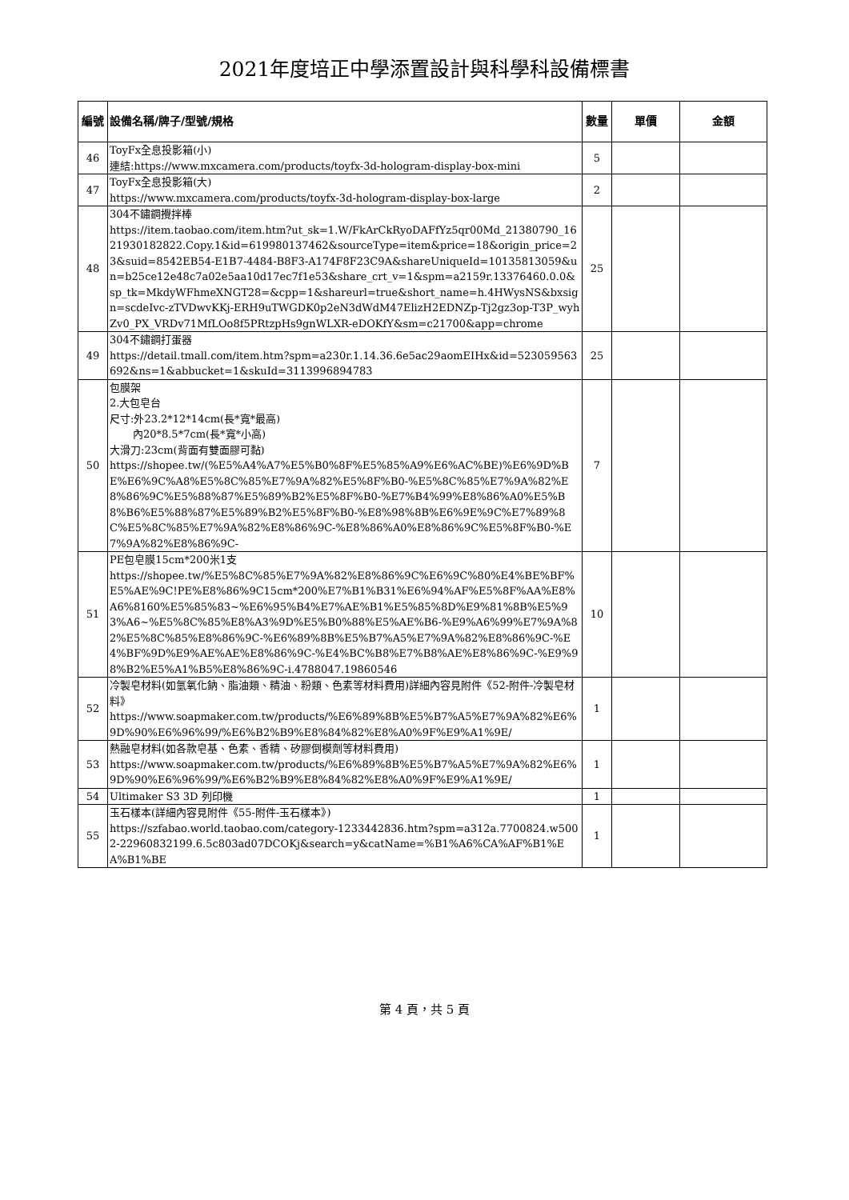2021年度培正中學添置設計與科學科設備標書
| 編號 | 設備名稱/牌子/型號/規格 | 數量 | 單價 | 金額 |
| --- | --- | --- | --- | --- |
| 46 | ToyFx全息投影箱(小) 連結:https://www.mxcamera.com/products/toyfx-3d-hologram-display-box-mini | 5 | | |
| 47 | ToyFx全息投影箱(大) https://www.mxcamera.com/products/toyfx-3d-hologram-display-box-large | 2 | | |
| 48 | 304不鏽鋼攪拌棒 https://item.taobao.com/item.htm?ut_sk=1.W/FkArCkRyoDAFfYz5qr00Md_21380790_1621930182822.Copy.1&id=619980137462&sourceType=item&price=18&origin_price=23&suid=8542EB54-E1B7-4484-B8F3-A174F8F23C9A&shareUniqueId=10135813059&un=b25ce12e48c7a02e5aa10d17ec7f1e53&share_crt_v=1&spm=a2159r.13376460.0.0&sp_tk=MkdyWFhmeXNGT28=&cpp=1&shareurl=true&short_name=h.4HWysNS&bxsign=scdeIvc-zTVDwvKKj-ERH9uTWGDK0p2eN3dWdM47ElizH2EDNZp-Tj2gz3op-T3P_wyhZv0_PX_VRDv71MfLOo8f5PRtzpHs9gnWLXR-eDOKfY&sm=c21700&app=chrome | 25 | | |
| 49 | 304不鏽鋼打蛋器 https://detail.tmall.com/item.htm?spm=a230r.1.14.36.6e5ac29aomEIHx&id=523059563692&ns=1&abbucket=1&skuId=3113996894783 | 25 | | |
| 50 | 包膜架 2.大包皂台 尺寸:外23.2*12*14cm(長*寬*最高) 內20*8.5*7cm(長*寬*小高) 大滑刀:23cm(背面有雙面膠可黏) https://shopee.tw/(%E5%A4%A7%E5%B0%8F%E5%85%A9%E6%AC%BE)%E6%9D%BE%E6%9C%A8%E5%8C%85%E7%9A%82%E5%8F%B0-%E5%8C%85%E7%9A%82%E8%86%9C%E5%88%87%E5%89%B2%E5%8F%B0-%E7%B4%99%E8%86%A0%E5%B8%B6%E5%88%87%E5%89%B2%E5%8F%B0-%E8%98%8B%E6%9E%9C%E7%89%8C%E5%8C%85%E7%9A%82%E8%86%9C-%E8%86%A0%E8%86%9C%E5%8F%B0-%E7%9A%82%E8%86%9C- | 7 | | |
| 51 | PE包皂膜15cm*200米1支 https://shopee.tw/%E5%8C%85%E7%9A%82%E8%86%9C%E6%9C%80%E4%BE%BF%E5%AE%9C!PE%E8%86%9C15cm*200%E7%B1%B31%E6%94%AF%E5%8F%AA%E8%A6%8160%E5%85%83~%E6%95%B4%E7%AE%B1%E5%85%8D%E9%81%8B%E5%93%A6~%E5%8C%85%E8%A3%9D%E5%B0%88%E5%AE%B6-%E9%A6%99%E7%9A%82%E5%8C%85%E8%86%9C-%E6%89%8B%E5%B7%A5%E7%9A%82%E8%86%9C-%E4%BF%9D%E9%AE%AE%E8%86%9C-%E4%BC%B8%E7%B8%AE%E8%86%9C-%E9%98%B2%E5%A1%B5%E8%86%9C-i.4788047.19860546 | 10 | | |
| 52 | 冷製皂材料(如氫氧化鈉、脂油類、精油、粉類、色素等材料費用)詳細內容見附件《52-附件-冷製皂材料》 https://www.soapmaker.com.tw/products/%E6%89%8B%E5%B7%A5%E7%9A%82%E6%9D%90%E6%96%99/%E6%B2%B9%E8%84%82%E8%A0%9F%E9%A1%9E/ | 1 | | |
| 53 | 熱融皂材料(如各款皂基、色素、香精、矽膠倒模劑等材料費用) https://www.soapmaker.com.tw/products/%E6%89%8B%E5%B7%A5%E7%9A%82%E6%9D%90%E6%96%99/%E6%B2%B9%E8%84%82%E8%A0%9F%E9%A1%9E/ | 1 | | |
| 54 | Ultimaker S3 3D 列印機 | 1 | | |
| 55 | 玉石樣本(詳細內容見附件《55-附件-玉石樣本》) https://szfabao.world.taobao.com/category-1233442836.htm?spm=a312a.7700824.w5002-22960832199.6.5c803ad07DCOKj&search=y&catName=%B1%A6%CA%AF%B1%EA%B1%BE | 1 | | |
第 4 頁，共 5 頁